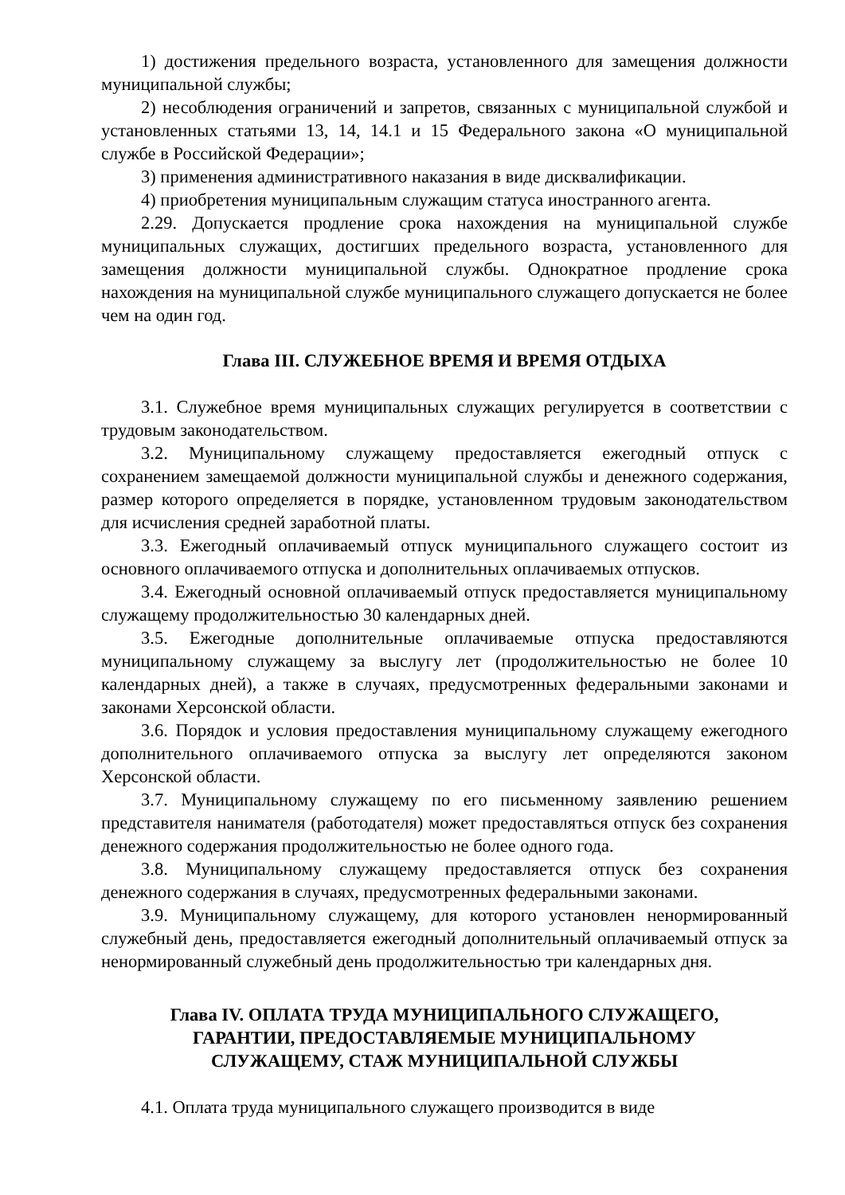1) достижения предельного возраста, установленного для замещения должности муниципальной службы;
2) несоблюдения ограничений и запретов, связанных с муниципальной службой и установленных статьями 13, 14, 14.1 и 15 Федерального закона «О муниципальной службе в Российской Федерации»;
3) применения административного наказания в виде дисквалификации.
4) приобретения муниципальным служащим статуса иностранного агента.
2.29. Допускается продление срока нахождения на муниципальной службе муниципальных служащих, достигших предельного возраста, установленного для замещения должности муниципальной службы. Однократное продление срока нахождения на муниципальной службе муниципального служащего допускается не более чем на один год.
Глава III. СЛУЖЕБНОЕ ВРЕМЯ И ВРЕМЯ ОТДЫХА
3.1. Служебное время муниципальных служащих регулируется в соответствии с трудовым законодательством.
3.2. Муниципальному служащему предоставляется ежегодный отпуск с сохранением замещаемой должности муниципальной службы и денежного содержания, размер которого определяется в порядке, установленном трудовым законодательством для исчисления средней заработной платы.
3.3. Ежегодный оплачиваемый отпуск муниципального служащего состоит из основного оплачиваемого отпуска и дополнительных оплачиваемых отпусков.
3.4. Ежегодный основной оплачиваемый отпуск предоставляется муниципальному служащему продолжительностью 30 календарных дней.
3.5. Ежегодные дополнительные оплачиваемые отпуска предоставляются муниципальному служащему за выслугу лет (продолжительностью не более 10 календарных дней), а также в случаях, предусмотренных федеральными законами и законами Херсонской области.
3.6. Порядок и условия предоставления муниципальному служащему ежегодного дополнительного оплачиваемого отпуска за выслугу лет определяются законом Херсонской области.
3.7. Муниципальному служащему по его письменному заявлению решением представителя нанимателя (работодателя) может предоставляться отпуск без сохранения денежного содержания продолжительностью не более одного года.
3.8. Муниципальному служащему предоставляется отпуск без сохранения денежного содержания в случаях, предусмотренных федеральными законами.
3.9. Муниципальному служащему, для которого установлен ненормированный служебный день, предоставляется ежегодный дополнительный оплачиваемый отпуск за ненормированный служебный день продолжительностью три календарных дня.
Глава IV. ОПЛАТА ТРУДА МУНИЦИПАЛЬНОГО СЛУЖАЩЕГО,
ГАРАНТИИ, ПРЕДОСТАВЛЯЕМЫЕ МУНИЦИПАЛЬНОМУ
СЛУЖАЩЕМУ, СТАЖ МУНИЦИПАЛЬНОЙ СЛУЖБЫ
4.1. Оплата труда муниципального служащего производится в виде